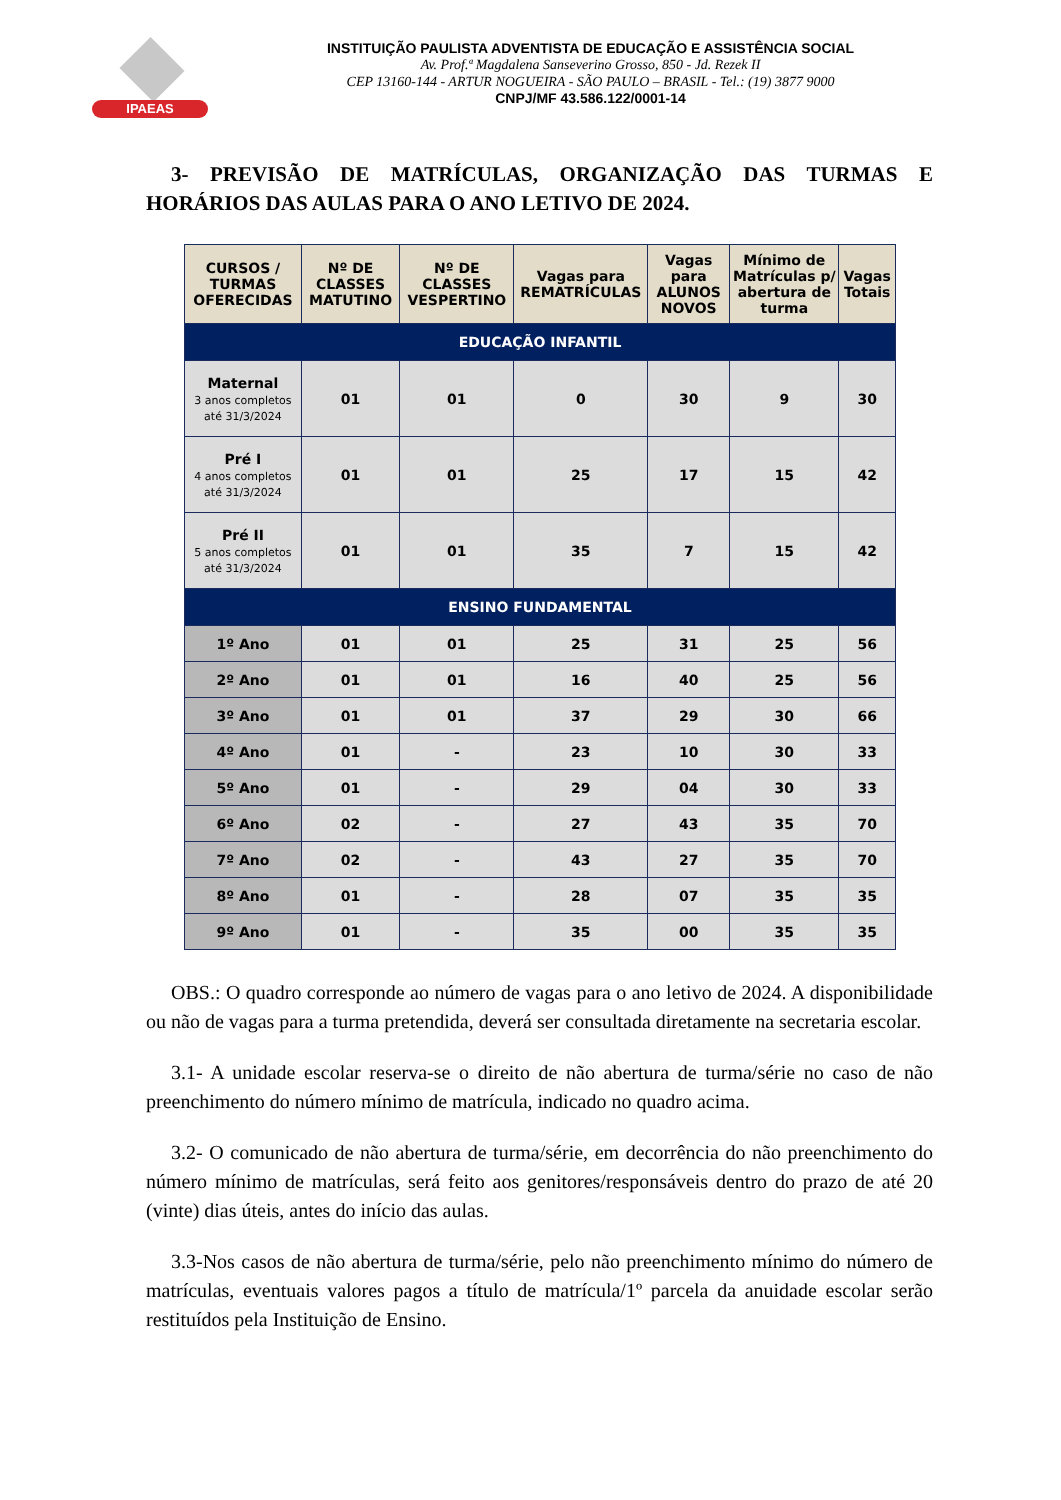IPAEAS
INSTITUIÇÃO PAULISTA ADVENTISTA DE EDUCAÇÃO E ASSISTÊNCIA SOCIAL
Av. Prof.ª Magdalena Sanseverino Grosso, 850 - Jd. Rezek II
CEP 13160-144 - ARTUR NOGUEIRA - SÃO PAULO – BRASIL - Tel.: (19) 3877 9000
CNPJ/MF 43.586.122/0001-14
3- PREVISÃO DE MATRÍCULAS, ORGANIZAÇÃO DAS TURMAS E HORÁRIOS DAS AULAS PARA O ANO LETIVO DE 2024.
| CURSOS / TURMAS OFERECIDAS | Nº DE CLASSES MATUTINO | Nº DE CLASSES VESPERTINO | Vagas para REMATRÍCULAS | Vagas para ALUNOS NOVOS | Mínimo de Matrículas p/ abertura de turma | Vagas Totais |
| --- | --- | --- | --- | --- | --- | --- |
| EDUCAÇÃO INFANTIL | | | | | | |
| Maternal 3 anos completos até 31/3/2024 | 01 | 01 | 0 | 30 | 9 | 30 |
| Pré I 4 anos completos até 31/3/2024 | 01 | 01 | 25 | 17 | 15 | 42 |
| Pré II 5 anos completos até 31/3/2024 | 01 | 01 | 35 | 7 | 15 | 42 |
| ENSINO FUNDAMENTAL | | | | | | |
| 1º Ano | 01 | 01 | 25 | 31 | 25 | 56 |
| 2º Ano | 01 | 01 | 16 | 40 | 25 | 56 |
| 3º Ano | 01 | 01 | 37 | 29 | 30 | 66 |
| 4º Ano | 01 | - | 23 | 10 | 30 | 33 |
| 5º Ano | 01 | - | 29 | 04 | 30 | 33 |
| 6º Ano | 02 | - | 27 | 43 | 35 | 70 |
| 7º Ano | 02 | - | 43 | 27 | 35 | 70 |
| 8º Ano | 01 | - | 28 | 07 | 35 | 35 |
| 9º Ano | 01 | - | 35 | 00 | 35 | 35 |
OBS.: O quadro corresponde ao número de vagas para o ano letivo de 2024. A disponibilidade ou não de vagas para a turma pretendida, deverá ser consultada diretamente na secretaria escolar.
3.1- A unidade escolar reserva-se o direito de não abertura de turma/série no caso de não preenchimento do número mínimo de matrícula, indicado no quadro acima.
3.2- O comunicado de não abertura de turma/série, em decorrência do não preenchimento do número mínimo de matrículas, será feito aos genitores/responsáveis dentro do prazo de até 20 (vinte) dias úteis, antes do início das aulas.
3.3-Nos casos de não abertura de turma/série, pelo não preenchimento mínimo do número de matrículas, eventuais valores pagos a título de matrícula/1º parcela da anuidade escolar serão restituídos pela Instituição de Ensino.